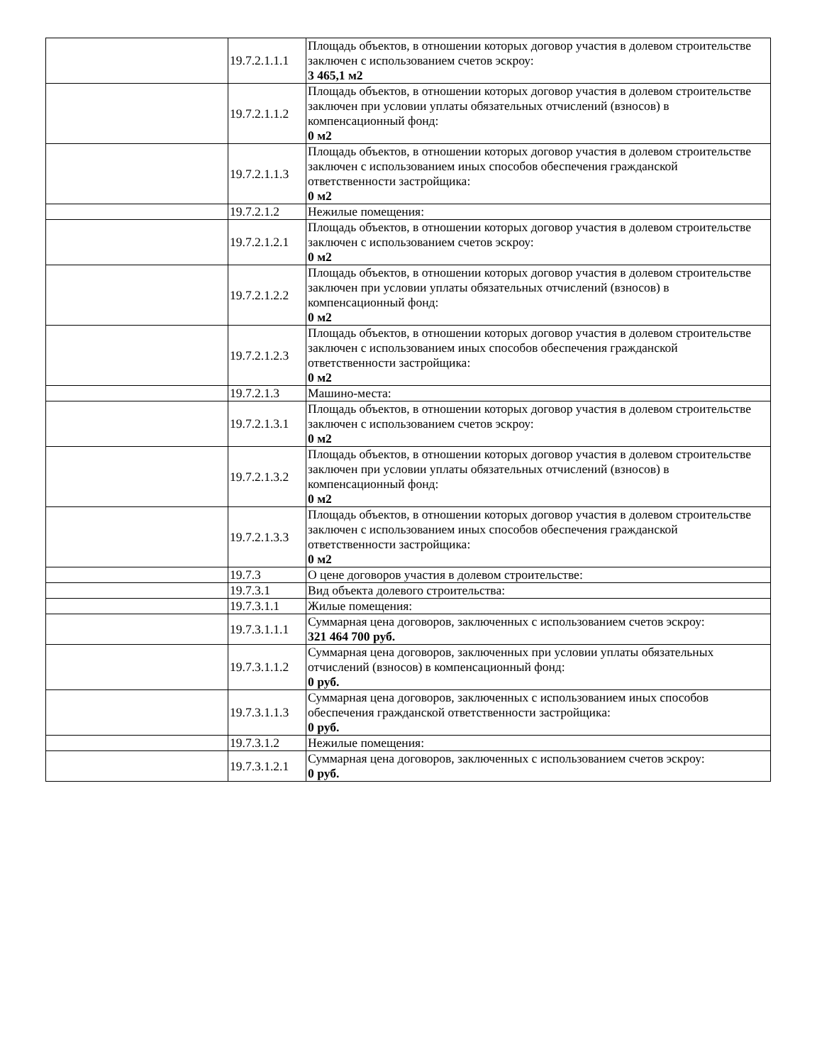| | 19.7.2.1.1.1 | Площадь объектов, в отношении которых договор участия в долевом строительстве заключен с использованием счетов эскроу: 3 465,1 м2 |
| | 19.7.2.1.1.2 | Площадь объектов, в отношении которых договор участия в долевом строительстве заключен при условии уплаты обязательных отчислений (взносов) в компенсационный фонд: 0 м2 |
| | 19.7.2.1.1.3 | Площадь объектов, в отношении которых договор участия в долевом строительстве заключен с использованием иных способов обеспечения гражданской ответственности застройщика: 0 м2 |
| | 19.7.2.1.2 | Нежилые помещения: |
| | 19.7.2.1.2.1 | Площадь объектов, в отношении которых договор участия в долевом строительстве заключен с использованием счетов эскроу: 0 м2 |
| | 19.7.2.1.2.2 | Площадь объектов, в отношении которых договор участия в долевом строительстве заключен при условии уплаты обязательных отчислений (взносов) в компенсационный фонд: 0 м2 |
| | 19.7.2.1.2.3 | Площадь объектов, в отношении которых договор участия в долевом строительстве заключен с использованием иных способов обеспечения гражданской ответственности застройщика: 0 м2 |
| | 19.7.2.1.3 | Машино-места: |
| | 19.7.2.1.3.1 | Площадь объектов, в отношении которых договор участия в долевом строительстве заключен с использованием счетов эскроу: 0 м2 |
| | 19.7.2.1.3.2 | Площадь объектов, в отношении которых договор участия в долевом строительстве заключен при условии уплаты обязательных отчислений (взносов) в компенсационный фонд: 0 м2 |
| | 19.7.2.1.3.3 | Площадь объектов, в отношении которых договор участия в долевом строительстве заключен с использованием иных способов обеспечения гражданской ответственности застройщика: 0 м2 |
| | 19.7.3 | О цене договоров участия в долевом строительстве: |
| | 19.7.3.1 | Вид объекта долевого строительства: |
| | 19.7.3.1.1 | Жилые помещения: |
| | 19.7.3.1.1.1 | Суммарная цена договоров, заключенных с использованием счетов эскроу: 321 464 700 руб. |
| | 19.7.3.1.1.2 | Суммарная цена договоров, заключенных при условии уплаты обязательных отчислений (взносов) в компенсационный фонд: 0 руб. |
| | 19.7.3.1.1.3 | Суммарная цена договоров, заключенных с использованием иных способов обеспечения гражданской ответственности застройщика: 0 руб. |
| | 19.7.3.1.2 | Нежилые помещения: |
| | 19.7.3.1.2.1 | Суммарная цена договоров, заключенных с использованием счетов эскроу: 0 руб. |